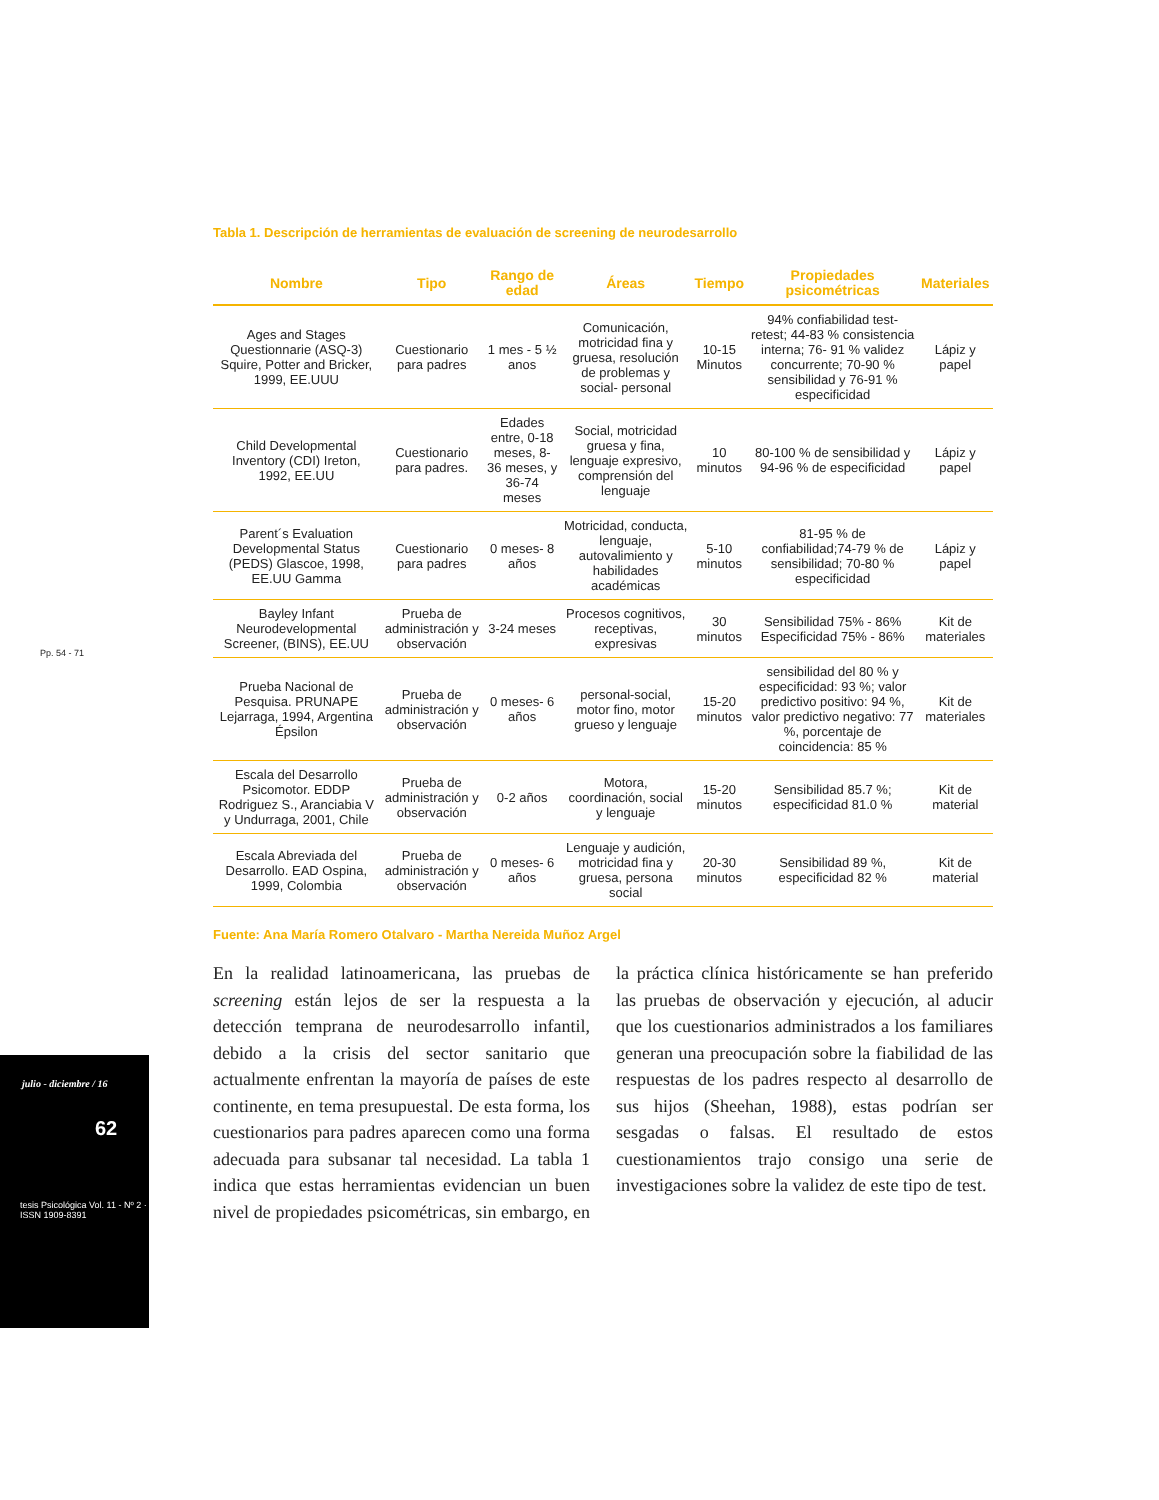Pp. 54 - 71
julio - diciembre / 16
62
tesis Psicológica Vol. 11 - Nº 2 · ISSN 1909-8391
Tabla 1. Descripción de herramientas de evaluación de screening de neurodesarrollo
| Nombre | Tipo | Rango de edad | Áreas | Tiempo | Propiedades psicométricas | Materiales |
| --- | --- | --- | --- | --- | --- | --- |
| Ages and Stages Questionnarie (ASQ-3) Squire, Potter and Bricker, 1999, EE.UUU | Cuestionario para padres | 1 mes - 5 ½ anos | Comunicación, motricidad fina y gruesa, resolución de problemas y social- personal | 10-15 Minutos | 94% confiabilidad test- retest; 44-83 % consistencia interna; 76- 91 % validez concurrente; 70-90 % sensibilidad y 76-91 % especificidad | Lápiz y papel |
| Child Developmental Inventory (CDI) Ireton, 1992, EE.UU | Cuestionario para padres. | Edades entre, 0-18 meses, 8-36 meses, y 36-74 meses | Social, motricidad gruesa y fina, lenguaje expresivo, comprensión del lenguaje | 10 minutos | 80-100 % de sensibilidad y 94-96 % de especificidad | Lápiz y papel |
| Parent´s Evaluation Developmental Status (PEDS) Glascoe, 1998, EE.UU Gamma | Cuestionario para padres | 0 meses- 8 años | Motricidad, conducta, lenguaje, autovalimiento y habilidades académicas | 5-10 minutos | 81-95 % de confiabilidad;74-79 % de sensibilidad; 70-80 % especificidad | Lápiz y papel |
| Bayley Infant Neurodevelopmental Screener, (BINS), EE.UU | Prueba de administración y observación | 3-24 meses | Procesos cognitivos, receptivas, expresivas | 30 minutos | Sensibilidad 75% - 86% Especificidad 75% - 86% | Kit de materiales |
| Prueba Nacional de Pesquisa. PRUNAPE Lejarraga, 1994, Argentina Épsilon | Prueba de administración y observación | 0 meses- 6 años | personal-social, motor fino, motor grueso y lenguaje | 15-20 minutos | sensibilidad del 80 % y especificidad: 93 %; valor predictivo positivo: 94 %, valor predictivo negativo: 77 %, porcentaje de coincidencia: 85 % | Kit de materiales |
| Escala del Desarrollo Psicomotor. EDDP Rodriguez S., Aranciabia V y Undurraga, 2001, Chile | Prueba de administración y observación | 0-2 años | Motora, coordinación, social y lenguaje | 15-20 minutos | Sensibilidad 85.7 %; especificidad 81.0 % | Kit de material |
| Escala Abreviada del Desarrollo. EAD Ospina, 1999, Colombia | Prueba de administración y observación | 0 meses- 6 años | Lenguaje y audición, motricidad fina y gruesa, persona social | 20-30 minutos | Sensibilidad 89 %, especificidad 82 % | Kit de material |
Fuente: Ana María Romero Otalvaro - Martha Nereida Muñoz Argel
En la realidad latinoamericana, las pruebas de screening están lejos de ser la respuesta a la detección temprana de neurodesarrollo infantil, debido a la crisis del sector sanitario que actualmente enfrentan la mayoría de países de este continente, en tema presupuestal. De esta forma, los cuestionarios para padres aparecen como una forma adecuada para subsanar tal necesidad. La tabla 1 indica que estas herramientas evidencian un buen nivel de propiedades psicométricas, sin embargo, en la práctica clínica históricamente se han preferido las pruebas de observación y ejecución, al aducir que los cuestionarios administrados a los familiares generan una preocupación sobre la fiabilidad de las respuestas de los padres respecto al desarrollo de sus hijos (Sheehan, 1988), estas podrían ser sesgadas o falsas. El resultado de estos cuestionamientos trajo consigo una serie de investigaciones sobre la validez de este tipo de test.